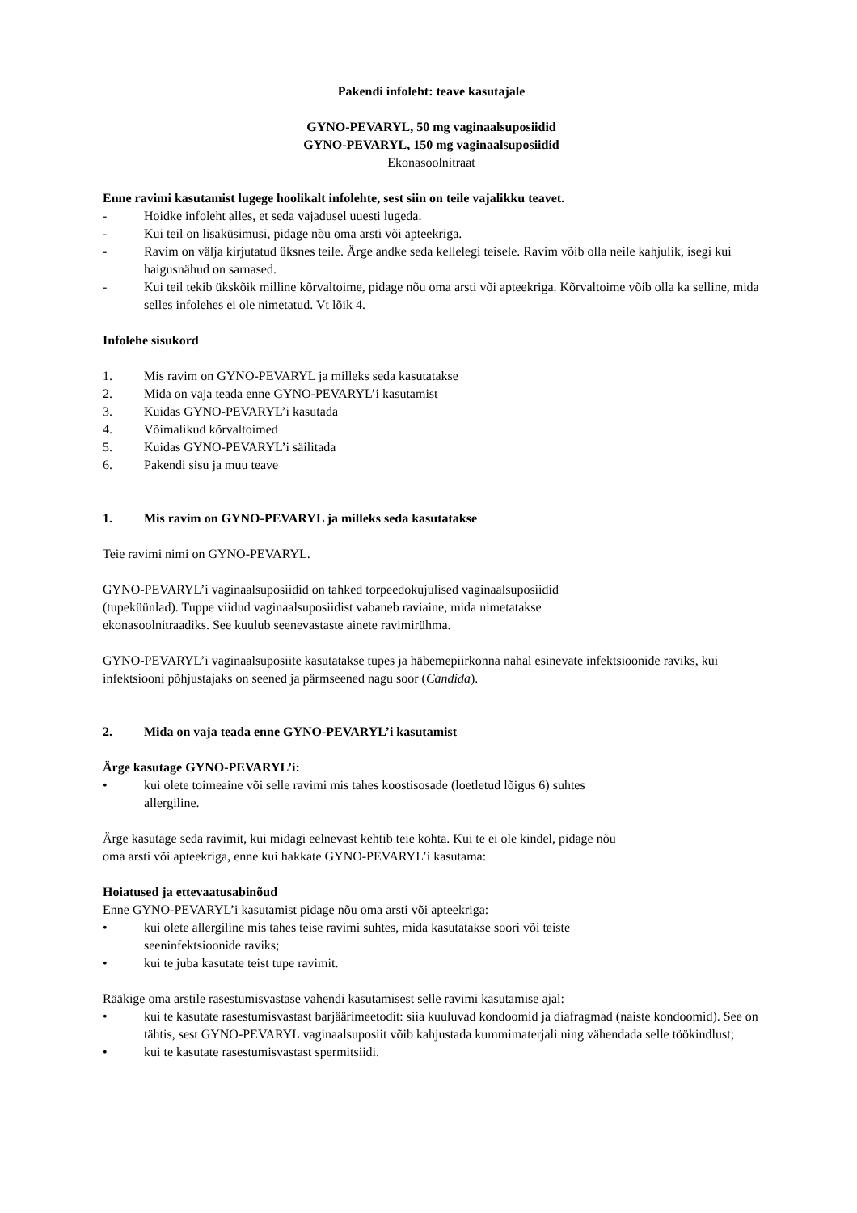Pakendi infoleht: teave kasutajale
GYNO-PEVARYL, 50 mg vaginaalsuposiidid
GYNO-PEVARYL, 150 mg vaginaalsuposiidid
Ekonasoolnitraat
Enne ravimi kasutamist lugege hoolikalt infolehte, sest siin on teile vajalikku teavet.
- Hoidke infoleht alles, et seda vajadusel uuesti lugeda.
- Kui teil on lisaküsimusi, pidage nõu oma arsti või apteekriga.
- Ravim on välja kirjutatud üksnes teile. Ärge andke seda kellelegi teisele. Ravim võib olla neile kahjulik, isegi kui haigusnähud on sarnased.
- Kui teil tekib ükskõik milline kõrvaltoime, pidage nõu oma arsti või apteekriga. Kõrvaltoime võib olla ka selline, mida selles infolehes ei ole nimetatud. Vt lõik 4.
Infolehe sisukord
1. Mis ravim on GYNO-PEVARYL ja milleks seda kasutatakse
2. Mida on vaja teada enne GYNO-PEVARYL’i kasutamist
3. Kuidas GYNO-PEVARYL’i kasutada
4. Võimalikud kõrvaltoimed
5. Kuidas GYNO-PEVARYL’i säilitada
6. Pakendi sisu ja muu teave
1. Mis ravim on GYNO-PEVARYL ja milleks seda kasutatakse
Teie ravimi nimi on GYNO-PEVARYL.
GYNO-PEVARYL’i vaginaalsuposiidid on tahked torpeedokujulised vaginaalsuposiidid
(tupeküünlad). Tuppe viidud vaginaalsuposiidist vabaneb raviaine, mida nimetatakse
ekonasoolnitraadiks. See kuulub seenevastaste ainete ravimirühma.
GYNO-PEVARYL’i vaginaalsuposiite kasutatakse tupes ja häbemepiirkonna nahal esinevate infektsioonide raviks, kui infektsiooni põhjustajaks on seened ja pärmseened nagu soor (Candida).
2. Mida on vaja teada enne GYNO-PEVARYL’i kasutamist
Ärge kasutage GYNO-PEVARYL’i:
• kui olete toimeaine või selle ravimi mis tahes koostisosade (loetletud lõigus 6) suhtes
allergiline.
Ärge kasutage seda ravimit, kui midagi eelnevast kehtib teie kohta. Kui te ei ole kindel, pidage nõu
oma arsti või apteekriga, enne kui hakkate GYNO-PEVARYL’i kasutama:
Hoiatused ja ettevaatusabinõud
Enne GYNO-PEVARYL’i kasutamist pidage nõu oma arsti või apteekriga:
• kui olete allergiline mis tahes teise ravimi suhtes, mida kasutatakse soori või teiste
seeninfektsioonide raviks;
• kui te juba kasutate teist tupe ravimit.
Rääkige oma arstile rasestumisvastase vahendi kasutamisest selle ravimi kasutamise ajal:
• kui te kasutate rasestumisvastast barjäärimeetodit: siia kuuluvad kondoomid ja diafragmad (naiste kondoomid). See on tähtis, sest GYNO-PEVARYL vaginaalsuposiit võib kahjustada kummimaterjali ning vähendada selle töökindlust;
• kui te kasutate rasestumisvastast spermitsiidi.